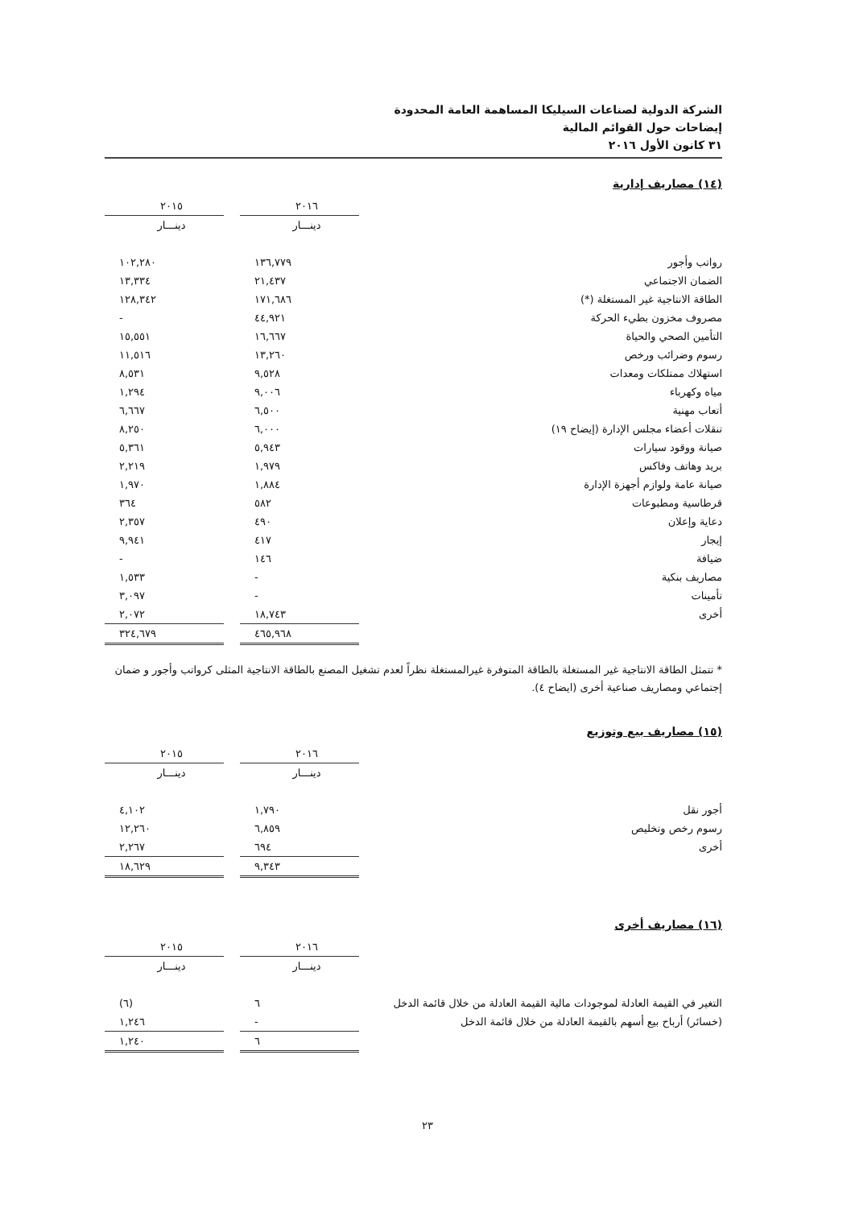الشركة الدولية لصناعات السيليكا المساهمة العامة المحدودة
إيضاحات حول القوائم المالية
٣١ كانون الأول ٢٠١٦
(١٤) مصاريف إدارية
| | ٢٠١٦ | | ٢٠١٥ |
| | دينـــار | | دينـــار |
| رواتب وأجور | ١٣٦,٧٧٩ | | ١٠٢,٢٨٠ |
| الضمان الاجتماعي | ٢١,٤٣٧ | | ١٣,٣٣٤ |
| الطاقة الانتاجية غير المستغلة (*) | ١٧١,٦٨٦ | | ١٢٨,٣٤٢ |
| مصروف مخزون بطيء الحركة | ٤٤,٩٢١ | | - |
| التأمين الصحي والحياة | ١٦,٦٦٧ | | ١٥,٥٥١ |
| رسوم وضرائب ورخص | ١٣,٢٦٠ | | ١١,٥١٦ |
| استهلاك ممتلكات ومعدات | ٩,٥٢٨ | | ٨,٥٣١ |
| مياه وكهرباء | ٩,٠٠٦ | | ١,٢٩٤ |
| أتعاب مهنية | ٦,٥٠٠ | | ٦,٦٦٧ |
| تنقلات أعضاء مجلس الإدارة (إيضاح ١٩) | ٦,٠٠٠ | | ٨,٢٥٠ |
| صيانة ووقود سيارات | ٥,٩٤٣ | | ٥,٣٦١ |
| بريد وهاتف وفاكس | ١,٩٧٩ | | ٢,٢١٩ |
| صيانة عامة ولوازم أجهزة الإدارة | ١,٨٨٤ | | ١,٩٧٠ |
| قرطاسية ومطبوعات | ٥٨٢ | | ٣٦٤ |
| دعاية وإعلان | ٤٩٠ | | ٢,٣٥٧ |
| إيجار | ٤١٧ | | ٩,٩٤١ |
| ضيافة | ١٤٦ | | - |
| مصاريف بنكية | - | | ١,٥٣٣ |
| تأمينات | - | | ٣,٠٩٧ |
| أخرى | ١٨,٧٤٣ | | ٢,٠٧٢ |
| | ٤٦٥,٩٦٨ | | ٣٢٤,٦٧٩ |
* تتمثل الطاقة الانتاجية غير المستغلة بالطاقة المتوفرة غيرالمستغلة نظراً لعدم تشغيل المصنع بالطاقة الانتاجية المثلى كرواتب وأجور و ضمان إجتماعي ومصاريف صناعية أخرى (ايضاح ٤).
(١٥) مصاريف بيع وتوزيع
| | ٢٠١٦ | | ٢٠١٥ |
| | دينـــار | | دينـــار |
| أجور نقل | ١,٧٩٠ | | ٤,١٠٢ |
| رسوم رخص وتخليص | ٦,٨٥٩ | | ١٢,٢٦٠ |
| أخرى | ٦٩٤ | | ٢,٢٦٧ |
| | ٩,٣٤٣ | | ١٨,٦٢٩ |
(١٦) مصاريف أخرى
| | ٢٠١٦ | | ٢٠١٥ |
| | دينـــار | | دينـــار |
| التغير في القيمة العادلة لموجودات مالية القيمة العادلة من خلال قائمة الدخل | ٦ | | (٦) |
| (خسائر) أرباح بيع أسهم بالقيمة العادلة من خلال قائمة الدخل | - | | ١,٢٤٦ |
| | ٦ | | ١,٢٤٠ |
٢٣